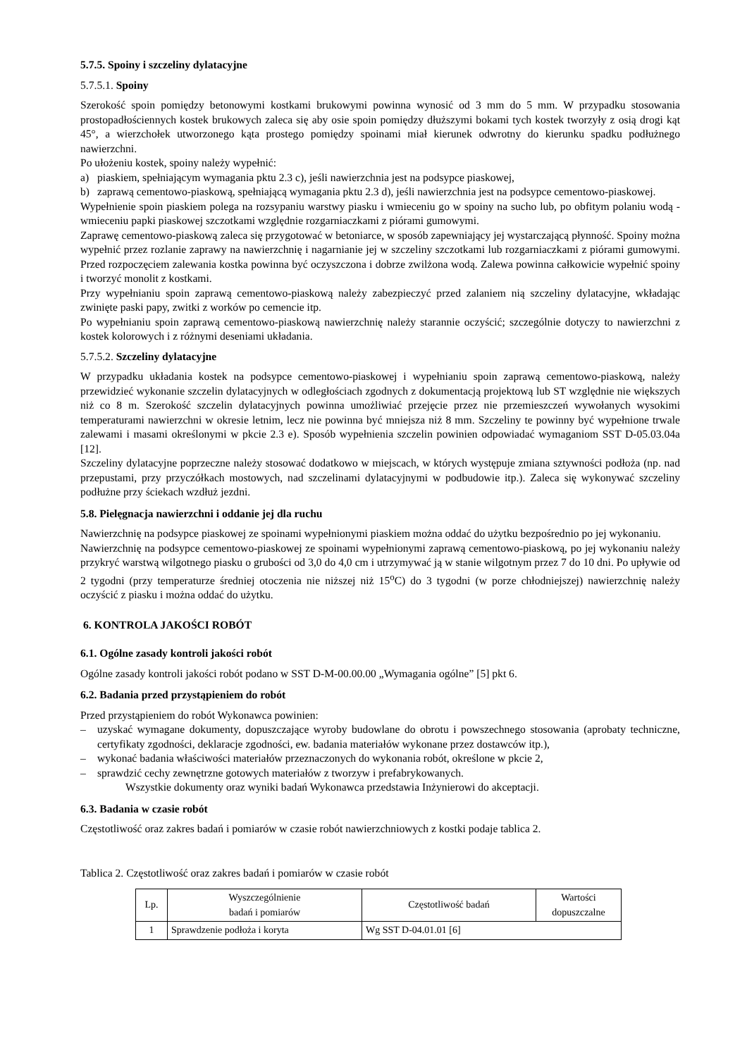5.7.5. Spoiny i szczeliny dylatacyjne
5.7.5.1. Spoiny
Szerokość spoin pomiędzy betonowymi kostkami brukowymi powinna wynosić od 3 mm do 5 mm. W przypadku stosowania prostopadłościennych kostek brukowych zaleca się aby osie spoin pomiędzy dłuższymi bokami tych kostek tworzyły z osią drogi kąt 45°, a wierzchołek utworzonego kąta prostego pomiędzy spoinami miał kierunek odwrotny do kierunku spadku podłużnego nawierzchni.
Po ułożeniu kostek, spoiny należy wypełnić:
a) piaskiem, spełniającym wymagania pktu 2.3 c), jeśli nawierzchnia jest na podsypce piaskowej,
b) zaprawą cementowo-piaskową, spełniającą wymagania pktu 2.3 d), jeśli nawierzchnia jest na podsypce cementowo-piaskowej.
Wypełnienie spoin piaskiem polega na rozsypaniu warstwy piasku i wmieceniu go w spoiny na sucho lub, po obfitym polaniu wodą - wmieceniu papki piaskowej szczotkami względnie rozgarniaczkami z piórami gumowymi.
Zaprawę cementowo-piaskową zaleca się przygotować w betoniarce, w sposób zapewniający jej wystarczającą płynność. Spoiny można wypełnić przez rozlanie zaprawy na nawierzchnię i nagarnianie jej w szczeliny szczotkami lub rozgarniaczkami z piórami gumowymi. Przed rozpoczęciem zalewania kostka powinna być oczyszczona i dobrze zwilżona wodą. Zalewa powinna całkowicie wypełnić spoiny i tworzyć monolit z kostkami.
Przy wypełnianiu spoin zaprawą cementowo-piaskową należy zabezpieczyć przed zalaniem nią szczeliny dylatacyjne, wkładając zwinięte paski papy, zwitki z worków po cemencie itp.
Po wypełnianiu spoin zaprawą cementowo-piaskową nawierzchnię należy starannie oczyścić; szczególnie dotyczy to nawierzchni z kostek kolorowych i z różnymi deseniami układania.
5.7.5.2. Szczeliny dylatacyjne
W przypadku układania kostek na podsypce cementowo-piaskowej i wypełnianiu spoin zaprawą cementowo-piaskową, należy przewidzieć wykonanie szczelin dylatacyjnych w odległościach zgodnych z dokumentacją projektową lub ST względnie nie większych niż co 8 m. Szerokość szczelin dylatacyjnych powinna umożliwiać przejęcie przez nie przemieszczeń wywołanych wysokimi temperaturami nawierzchni w okresie letnim, lecz nie powinna być mniejsza niż 8 mm. Szczeliny te powinny być wypełnione trwale zalewami i masami określonymi w pkcie 2.3 e). Sposób wypełnienia szczelin powinien odpowiadać wymaganiom SST D-05.03.04a [12].
Szczeliny dylatacyjne poprzeczne należy stosować dodatkowo w miejscach, w których występuje zmiana sztywności podłoża (np. nad przepustami, przy przyczółkach mostowych, nad szczelinami dylatacyjnymi w podbudowie itp.). Zaleca się wykonywać szczeliny podłużne przy ściekach wzdłuż jezdni.
5.8. Pielęgnacja nawierzchni i oddanie jej dla ruchu
Nawierzchnię na podsypce piaskowej ze spoinami wypełnionymi piaskiem można oddać do użytku bezpośrednio po jej wykonaniu.
Nawierzchnię na podsypce cementowo-piaskowej ze spoinami wypełnionymi zaprawą cementowo-piaskową, po jej wykonaniu należy przykryć warstwą wilgotnego piasku o grubości od 3,0 do 4,0 cm i utrzymywać ją w stanie wilgotnym przez 7 do 10 dni. Po upływie od 2 tygodni (przy temperaturze średniej otoczenia nie niższej niż 15<sup>o</sup>C) do 3 tygodni (w porze chłodniejszej) nawierzchnię należy oczyścić z piasku i można oddać do użytku.
6. KONTROLA JAKOŚCI ROBÓT
6.1. Ogólne zasady kontroli jakości robót
Ogólne zasady kontroli jakości robót podano w SST D-M-00.00.00 „Wymagania ogólne” [5] pkt 6.
6.2. Badania przed przystąpieniem do robót
Przed przystąpieniem do robót Wykonawca powinien:
– uzyskać wymagane dokumenty, dopuszczające wyroby budowlane do obrotu i powszechnego stosowania (aprobaty techniczne, certyfikaty zgodności, deklaracje zgodności, ew. badania materiałów wykonane przez dostawców itp.),
– wykonać badania właściwości materiałów przeznaczonych do wykonania robót, określone w pkcie 2,
– sprawdzić cechy zewnętrzne gotowych materiałów z tworzyw i prefabrykowanych.
Wszystkie dokumenty oraz wyniki badań Wykonawca przedstawia Inżynierowi do akceptacji.
6.3. Badania w czasie robót
Częstotliwość oraz zakres badań i pomiarów w czasie robót nawierzchniowych z kostki podaje tablica 2.
Tablica 2. Częstotliwość oraz zakres badań i pomiarów w czasie robót
| Lp. | Wyszczególnienie badań i pomiarów | Częstotliwość badań | Wartości dopuszczalne |
| --- | --- | --- | --- |
| 1 | Sprawdzenie podłoża i koryta | Wg SST D-04.01.01 [6] | |